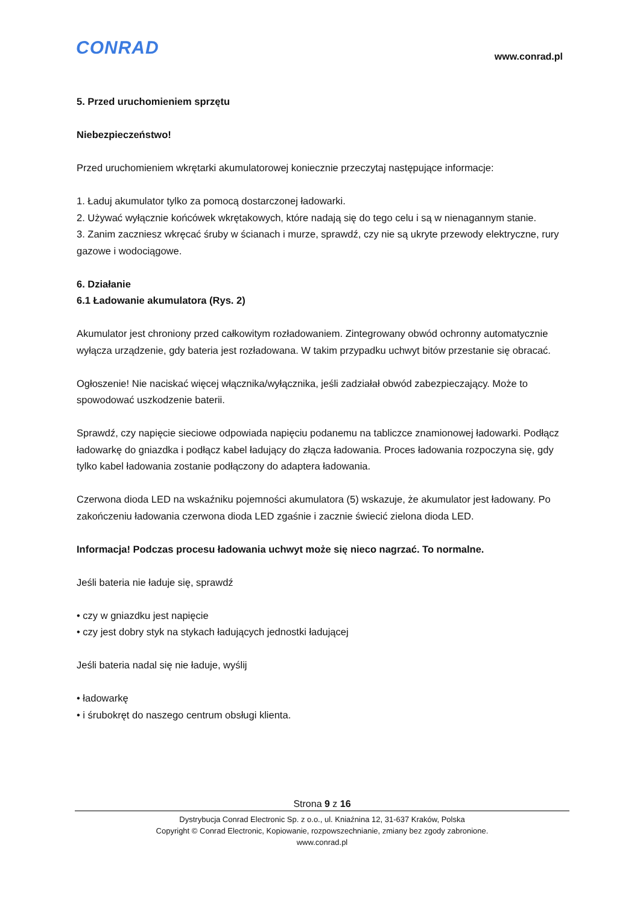CONRAD www.conrad.pl
5. Przed uruchomieniem sprzętu
Niebezpieczeństwo!
Przed uruchomieniem wkrętarki akumulatorowej koniecznie przeczytaj następujące informacje:
1. Ładuj akumulator tylko za pomocą dostarczonej ładowarki.
2. Używać wyłącznie końcówek wkrętakowych, które nadają się do tego celu i są w nienagannym stanie.
3. Zanim zaczniesz wkręcać śruby w ścianach i murze, sprawdź, czy nie są ukryte przewody elektryczne, rury gazowe i wodociągowe.
6. Działanie
6.1 Ładowanie akumulatora (Rys. 2)
Akumulator jest chroniony przed całkowitym rozładowaniem. Zintegrowany obwód ochronny automatycznie wyłącza urządzenie, gdy bateria jest rozładowana. W takim przypadku uchwyt bitów przestanie się obracać.
Ogłoszenie! Nie naciskać więcej włącznika/wyłącznika, jeśli zadziałał obwód zabezpieczający. Może to spowodować uszkodzenie baterii.
Sprawdź, czy napięcie sieciowe odpowiada napięciu podanemu na tabliczce znamionowej ładowarki. Podłącz ładowarkę do gniazdka i podłącz kabel ładujący do złącza ładowania. Proces ładowania rozpoczyna się, gdy tylko kabel ładowania zostanie podłączony do adaptera ładowania.
Czerwona dioda LED na wskaźniku pojemności akumulatora (5) wskazuje, że akumulator jest ładowany. Po zakończeniu ładowania czerwona dioda LED zgaśnie i zacznie świecić zielona dioda LED.
Informacja! Podczas procesu ładowania uchwyt może się nieco nagrzać. To normalne.
Jeśli bateria nie ładuje się, sprawdź
• czy w gniazdku jest napięcie
• czy jest dobry styk na stykach ładujących jednostki ładującej
Jeśli bateria nadal się nie ładuje, wyślij
• ładowarkę
• i śrubokręt do naszego centrum obsługi klienta.
Strona 9 z 16
Dystrybucja Conrad Electronic Sp. z o.o., ul. Kniaźnina 12, 31-637 Kraków, Polska
Copyright © Conrad Electronic, Kopiowanie, rozpowszechnianie, zmiany bez zgody zabronione.
www.conrad.pl